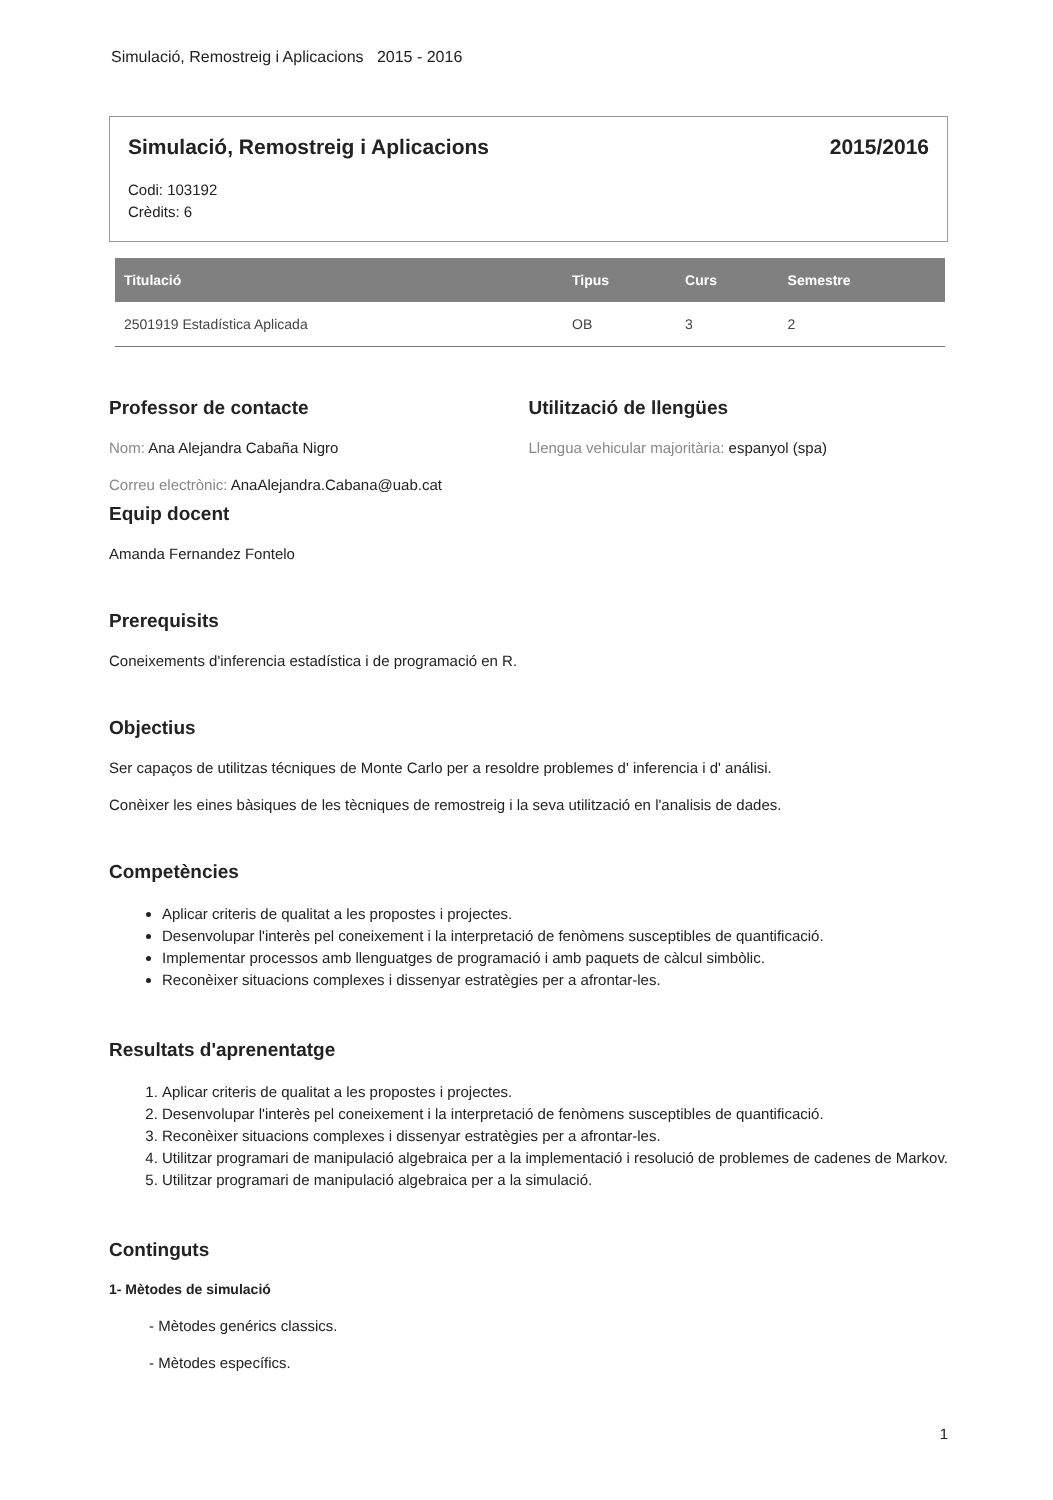Simulació, Remostreig i Aplicacions 2015 - 2016
Simulació, Remostreig i Aplicacions 2015/2016
Codi: 103192
Crèdits: 6
| Titulació | Tipus | Curs | Semestre |
| --- | --- | --- | --- |
| 2501919 Estadística Aplicada | OB | 3 | 2 |
Professor de contacte
Nom: Ana Alejandra Cabaña Nigro
Correu electrònic: AnaAlejandra.Cabana@uab.cat
Utilització de llengües
Llengua vehicular majoritària: espanyol (spa)
Equip docent
Amanda Fernandez Fontelo
Prerequisits
Coneixements d'inferencia estadística i de programació en R.
Objectius
Ser capaços de utilitzas técniques de Monte Carlo per a resoldre problemes d' inferencia i d' análisi.
Conèixer les eines bàsiques de les tècniques de remostreig i la seva utilització en l'analisis de dades.
Competències
Aplicar criteris de qualitat a les propostes i projectes.
Desenvolupar l'interès pel coneixement i la interpretació de fenòmens susceptibles de quantificació.
Implementar processos amb llenguatges de programació i amb paquets de càlcul simbòlic.
Reconèixer situacions complexes i dissenyar estratègies per a afrontar-les.
Resultats d'aprenentatge
1. Aplicar criteris de qualitat a les propostes i projectes.
2. Desenvolupar l'interès pel coneixement i la interpretació de fenòmens susceptibles de quantificació.
3. Reconèixer situacions complexes i dissenyar estratègies per a afrontar-les.
4. Utilitzar programari de manipulació algebraica per a la implementació i resolució de problemes de cadenes de Markov.
5. Utilitzar programari de manipulació algebraica per a la simulació.
Continguts
1- Mètodes de simulació
- Mètodes genérics classics.
- Mètodes específics.
1